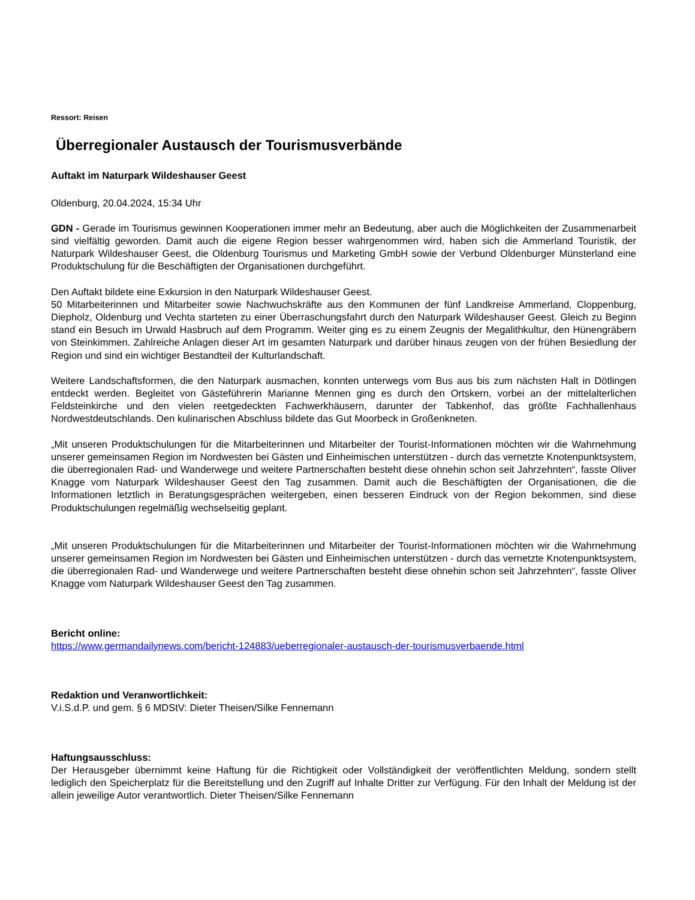Ressort: Reisen
Überregionaler Austausch der Tourismusverbände
Auftakt im Naturpark Wildeshauser Geest
Oldenburg, 20.04.2024, 15:34 Uhr
GDN - Gerade im Tourismus gewinnen Kooperationen immer mehr an Bedeutung, aber auch die Möglichkeiten der Zusammenarbeit sind vielfältig geworden. Damit auch die eigene Region besser wahrgenommen wird, haben sich die Ammerland Touristik, der Naturpark Wildeshauser Geest, die Oldenburg Tourismus und Marketing GmbH sowie der Verbund Oldenburger Münsterland eine Produktschulung für die Beschäftigten der Organisationen durchgeführt.
Den Auftakt bildete eine Exkursion in den Naturpark Wildeshauser Geest.
50 Mitarbeiterinnen und Mitarbeiter sowie Nachwuchskräfte aus den Kommunen der fünf Landkreise Ammerland, Cloppenburg, Diepholz, Oldenburg und Vechta starteten zu einer Überraschungsfahrt durch den Naturpark Wildeshauser Geest. Gleich zu Beginn stand ein Besuch im Urwald Hasbruch auf dem Programm. Weiter ging es zu einem Zeugnis der Megalithkultur, den Hünengräbern von Steinkimmen. Zahlreiche Anlagen dieser Art im gesamten Naturpark und darüber hinaus zeugen von der frühen Besiedlung der Region und sind ein wichtiger Bestandteil der Kulturlandschaft.
Weitere Landschaftsformen, die den Naturpark ausmachen, konnten unterwegs vom Bus aus bis zum nächsten Halt in Dötlingen entdeckt werden. Begleitet von Gästeführerin Marianne Mennen ging es durch den Ortskern, vorbei an der mittelalterlichen Feldsteinkirche und den vielen reetgedeckten Fachwerkhäusern, darunter der Tabkenhof, das größte Fachhallenhaus Nordwestdeutschlands. Den kulinarischen Abschluss bildete das Gut Moorbeck in Großenkneten.
„Mit unseren Produktschulungen für die Mitarbeiterinnen und Mitarbeiter der Tourist-Informationen möchten wir die Wahrnehmung unserer gemeinsamen Region im Nordwesten bei Gästen und Einheimischen unterstützen - durch das vernetzte Knotenpunktsystem, die überregionalen Rad- und Wanderwege und weitere Partnerschaften besteht diese ohnehin schon seit Jahrzehnten“, fasste Oliver Knagge vom Naturpark Wildeshauser Geest den Tag zusammen. Damit auch die Beschäftigten der Organisationen, die die Informationen letztlich in Beratungsgesprächen weitergeben, einen besseren Eindruck von der Region bekommen, sind diese Produktschulungen regelmäßig wechselseitig geplant.
„Mit unseren Produktschulungen für die Mitarbeiterinnen und Mitarbeiter der Tourist-Informationen möchten wir die Wahrnehmung unserer gemeinsamen Region im Nordwesten bei Gästen und Einheimischen unterstützen - durch das vernetzte Knotenpunktsystem, die überregionalen Rad- und Wanderwege und weitere Partnerschaften besteht diese ohnehin schon seit Jahrzehnten“, fasste Oliver Knagge vom Naturpark Wildeshauser Geest den Tag zusammen.
Bericht online:
https://www.germandailynews.com/bericht-124883/ueberregionaler-austausch-der-tourismusverbaende.html
Redaktion und Veranwortlichkeit:
V.i.S.d.P. und gem. § 6 MDStV: Dieter Theisen/Silke Fennemann
Haftungsausschluss:
Der Herausgeber übernimmt keine Haftung für die Richtigkeit oder Vollständigkeit der veröffentlichten Meldung, sondern stellt lediglich den Speicherplatz für die Bereitstellung und den Zugriff auf Inhalte Dritter zur Verfügung. Für den Inhalt der Meldung ist der allein jeweilige Autor verantwortlich. Dieter Theisen/Silke Fennemann